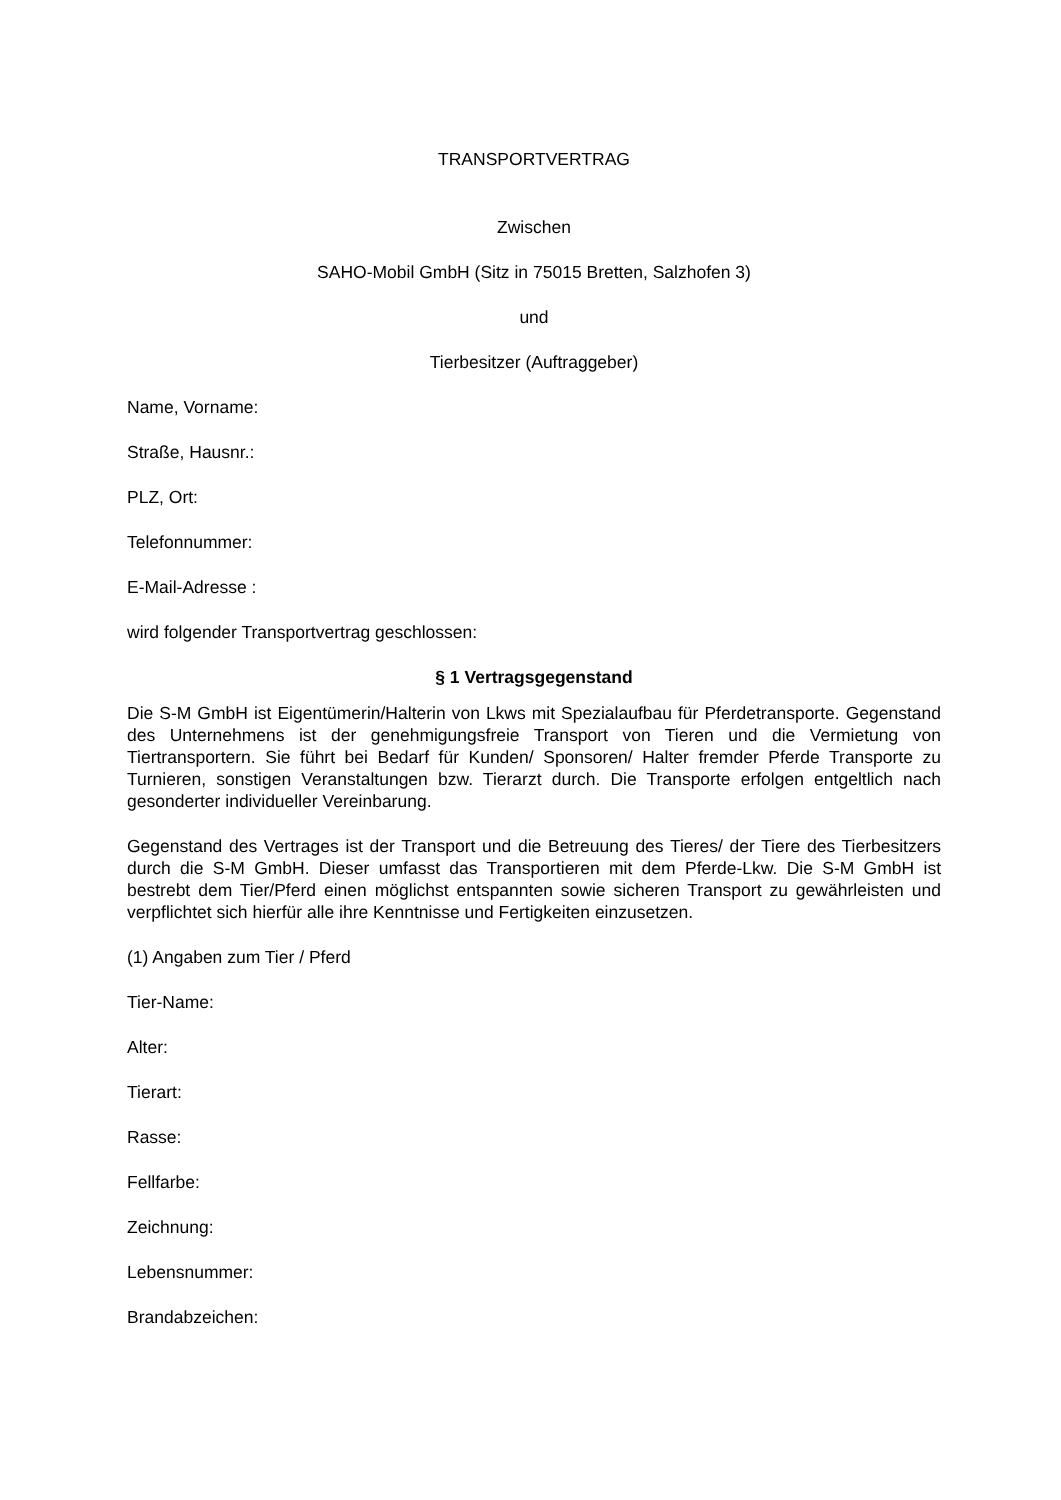TRANSPORTVERTRAG
Zwischen
SAHO-Mobil GmbH (Sitz in 75015 Bretten, Salzhofen 3)
und
Tierbesitzer (Auftraggeber)
Name, Vorname:
Straße, Hausnr.:
PLZ, Ort:
Telefonnummer:
E-Mail-Adresse :
wird folgender Transportvertrag geschlossen:
§ 1 Vertragsgegenstand
Die S-M GmbH ist Eigentümerin/Halterin von Lkws mit Spezialaufbau für Pferdetransporte. Gegenstand des Unternehmens ist der genehmigungsfreie Transport von Tieren und die Vermietung von Tiertransportern. Sie führt bei Bedarf für Kunden/ Sponsoren/ Halter fremder Pferde Transporte zu Turnieren, sonstigen Veranstaltungen bzw. Tierarzt durch. Die Transporte erfolgen entgeltlich nach gesonderter individueller Vereinbarung.
Gegenstand des Vertrages ist der Transport und die Betreuung des Tieres/ der Tiere des Tierbesitzers durch die S-M GmbH. Dieser umfasst das Transportieren mit dem Pferde-Lkw. Die S-M GmbH ist bestrebt dem Tier/Pferd einen möglichst entspannten sowie sicheren Transport zu gewährleisten und verpflichtet sich hierfür alle ihre Kenntnisse und Fertigkeiten einzusetzen.
(1) Angaben zum Tier / Pferd
Tier-Name:
Alter:
Tierart:
Rasse:
Fellfarbe:
Zeichnung:
Lebensnummer:
Brandabzeichen: